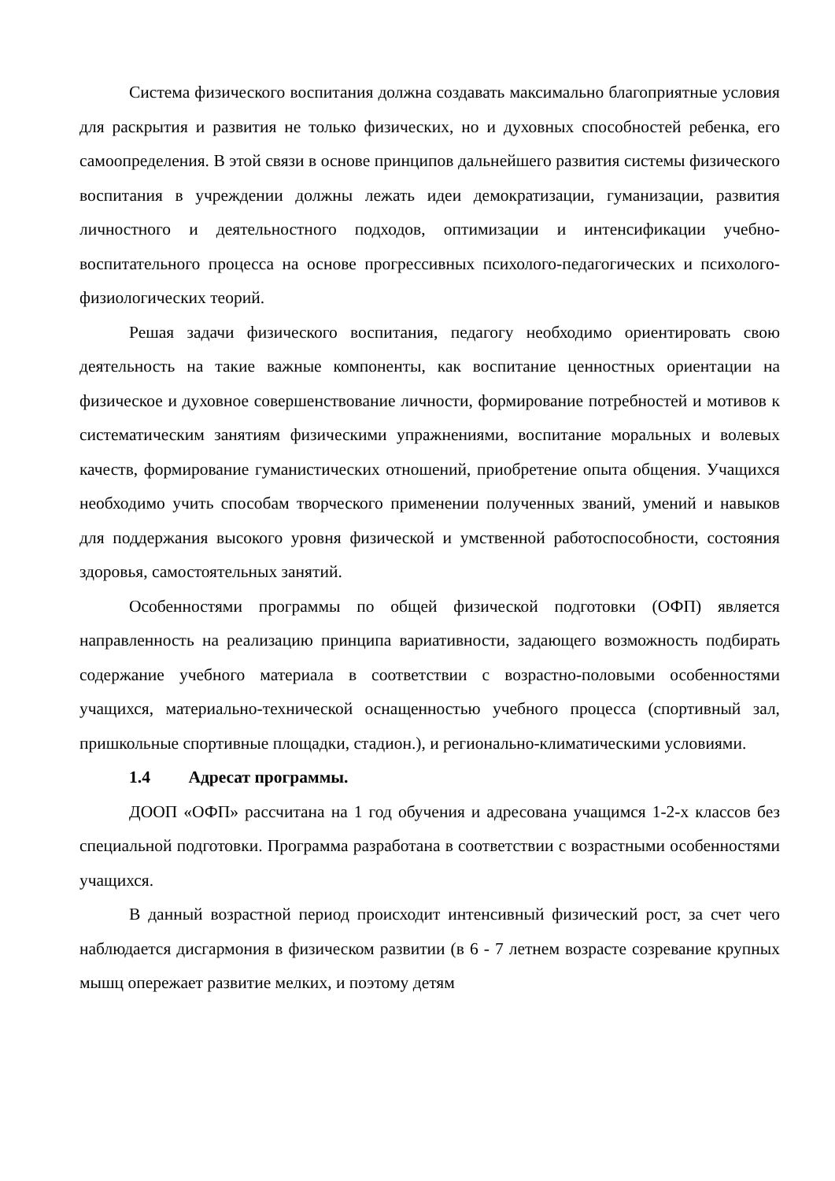Система физического воспитания должна создавать максимально благоприятные условия для раскрытия и развития не только физических, но и духовных способностей ребенка, его самоопределения. В этой связи в основе принципов дальнейшего развития системы физического воспитания в учреждении должны лежать идеи демократизации, гуманизации, развития личностного и деятельностного подходов, оптимизации и интенсификации учебно-воспитательного процесса на основе прогрессивных психолого-педагогических и психолого-физиологических теорий.
Решая задачи физического воспитания, педагогу необходимо ориентировать свою деятельность на такие важные компоненты, как воспитание ценностных ориентации на физическое и духовное совершенствование личности, формирование потребностей и мотивов к систематическим занятиям физическими упражнениями, воспитание моральных и волевых качеств, формирование гуманистических отношений, приобретение опыта общения. Учащихся необходимо учить способам творческого применении полученных званий, умений и навыков для поддержания высокого уровня физической и умственной работоспособности, состояния здоровья, самостоятельных занятий.
Особенностями программы по общей физической подготовки (ОФП) является направленность на реализацию принципа вариативности, задающего возможность подбирать содержание учебного материала в соответствии с возрастно-половыми особенностями учащихся, материально-технической оснащенностью учебного процесса (спортивный зал, пришкольные спортивные площадки, стадион.), и регионально-климатическими условиями.
1.4 Адресат программы.
ДООП «ОФП» рассчитана на 1 год обучения и адресована учащимся 1-2-х классов без специальной подготовки. Программа разработана в соответствии с возрастными особенностями учащихся.
В данный возрастной период происходит интенсивный физический рост, за счет чего наблюдается дисгармония в физическом развитии (в 6 - 7 летнем возрасте созревание крупных мышц опережает развитие мелких, и поэтому детям